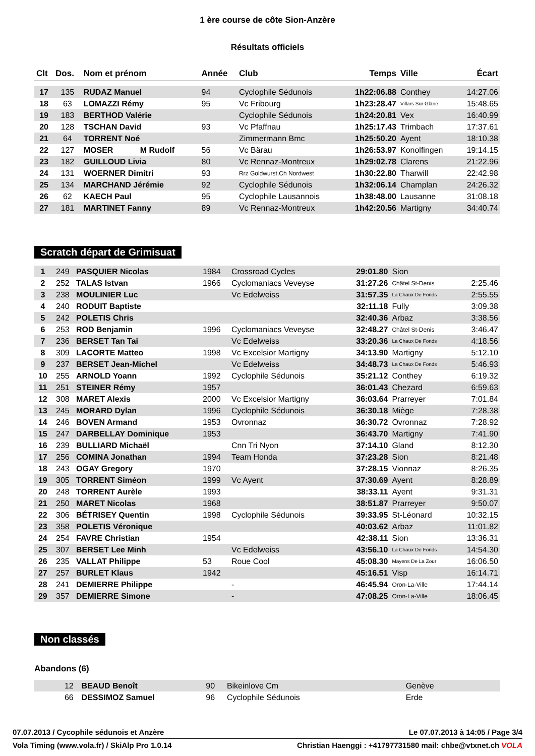1 ère course de côte Sion-Anzère
Résultats officiels
| Clt | Dos. | Nom et prénom | Année | Club | Temps | Ville | Écart |
| --- | --- | --- | --- | --- | --- | --- | --- |
| 17 | 135 | RUDAZ Manuel | 94 | Cyclophile Sédunois | 1h22:06.88 | Conthey | 14:27.06 |
| 18 | 63 | LOMAZZI Rémy | 95 | Vc Fribourg | 1h23:28.47 | Villars Sur Glâne | 15:48.65 |
| 19 | 183 | BERTHOD Valérie | | Cyclophile Sédunois | 1h24:20.81 | Vex | 16:40.99 |
| 20 | 128 | TSCHAN David | 93 | Vc Pfaffnau | 1h25:17.43 | Trimbach | 17:37.61 |
| 21 | 64 | TORRENT Noé | | Zimmermann Bmc | 1h25:50.20 | Ayent | 18:10.38 |
| 22 | 127 | MOSER M Rudolf | 56 | Vc Bärau | 1h26:53.97 | Konolfingen | 19:14.15 |
| 23 | 182 | GUILLOUD Livia | 80 | Vc Rennaz-Montreux | 1h29:02.78 | Clarens | 21:22.96 |
| 24 | 131 | WOERNER Dimitri | 93 | Rrz Goldwurst.Ch Nordwest | 1h30:22.80 | Tharwill | 22:42.98 |
| 25 | 134 | MARCHAND Jérémie | 92 | Cyclophile Sédunois | 1h32:06.14 | Champlan | 24:26.32 |
| 26 | 62 | KAECH Paul | 95 | Cyclophile Lausannois | 1h38:48.00 | Lausanne | 31:08.18 |
| 27 | 181 | MARTINET Fanny | 89 | Vc Rennaz-Montreux | 1h42:20.56 | Martigny | 34:40.74 |
Scratch départ de Grimisuat
| 1 | 249 | PASQUIER Nicolas | 1984 | Crossroad Cycles | 29:01.80 | Sion | |
| 2 | 252 | TALAS Istvan | 1966 | Cyclomaniacs Veveyse | 31:27.26 | Châtel St-Denis | 2:25.46 |
| 3 | 238 | MOULINIER Luc | | Vc Edelweiss | 31:57.35 | La Chaux De Fonds | 2:55.55 |
| 4 | 240 | RODUIT Baptiste | | | 32:11.18 | Fully | 3:09.38 |
| 5 | 242 | POLETIS Chris | | | 32:40.36 | Arbaz | 3:38.56 |
| 6 | 253 | ROD Benjamin | 1996 | Cyclomaniacs Veveyse | 32:48.27 | Châtel St-Denis | 3:46.47 |
| 7 | 236 | BERSET Tan Tai | | Vc Edelweiss | 33:20.36 | La Chaux De Fonds | 4:18.56 |
| 8 | 309 | LACORTE Matteo | 1998 | Vc Excelsior Martigny | 34:13.90 | Martigny | 5:12.10 |
| 9 | 237 | BERSET Jean-Michel | | Vc Edelweiss | 34:48.73 | La Chaux De Fonds | 5:46.93 |
| 10 | 255 | ARNOLD Yoann | 1992 | Cyclophile Sédunois | 35:21.12 | Conthey | 6:19.32 |
| 11 | 251 | STEINER Rémy | 1957 | | 36:01.43 | Chezard | 6:59.63 |
| 12 | 308 | MARET Alexis | 2000 | Vc Excelsior Martigny | 36:03.64 | Prarreyer | 7:01.84 |
| 13 | 245 | MORARD Dylan | 1996 | Cyclophile Sédunois | 36:30.18 | Miège | 7:28.38 |
| 14 | 246 | BOVEN Armand | 1953 | Ovronnaz | 36:30.72 | Ovronnaz | 7:28.92 |
| 15 | 247 | DARBELLAY Dominique | 1953 | | 36:43.70 | Martigny | 7:41.90 |
| 16 | 239 | BULLIARD Michaël | | Cnn Tri Nyon | 37:14.10 | Gland | 8:12.30 |
| 17 | 256 | COMINA Jonathan | 1994 | Team Honda | 37:23.28 | Sion | 8:21.48 |
| 18 | 243 | OGAY Gregory | 1970 | | 37:28.15 | Vionnaz | 8:26.35 |
| 19 | 305 | TORRENT Siméon | 1999 | Vc Ayent | 37:30.69 | Ayent | 8:28.89 |
| 20 | 248 | TORRENT Aurèle | 1993 | | 38:33.11 | Ayent | 9:31.31 |
| 21 | 250 | MARET Nicolas | 1968 | | 38:51.87 | Prarreyer | 9:50.07 |
| 22 | 306 | BÉTRISEY Quentin | 1998 | Cyclophile Sédunois | 39:33.95 | St-Léonard | 10:32.15 |
| 23 | 358 | POLETIS Véronique | | | 40:03.62 | Arbaz | 11:01.82 |
| 24 | 254 | FAVRE Christian | 1954 | | 42:38.11 | Sion | 13:36.31 |
| 25 | 307 | BERSET Lee Minh | | Vc Edelweiss | 43:56.10 | La Chaux De Fonds | 14:54.30 |
| 26 | 235 | VALLAT Philippe | 53 | Roue Cool | 45:08.30 | Mayens De La Zour | 16:06.50 |
| 27 | 257 | BURLET Klaus | 1942 | | 45:16.51 | Visp | 16:14.71 |
| 28 | 241 | DEMIERRE Philippe | | - | 46:45.94 | Oron-La-Ville | 17:44.14 |
| 29 | 357 | DEMIERRE Simone | | - | 47:08.25 | Oron-La-Ville | 18:06.45 |
Non classés
Abandons (6)
| | 12 | BEAUD Benoît | 90 | Bikeinlove Cm | | Genève | |
| | 66 | DESSIMOZ Samuel | 96 | Cyclophile Sédunois | | Erde | |
07.07.2013 / Cycophile sédunois et Anzère Le 07.07.2013 à 14:05 / Page 3/4
Vola Timing (www.vola.fr) / SkiAlp Pro 1.0.14 Christian Haenggi : +41797731580 mail: chbe@vtxnet.ch VOLA